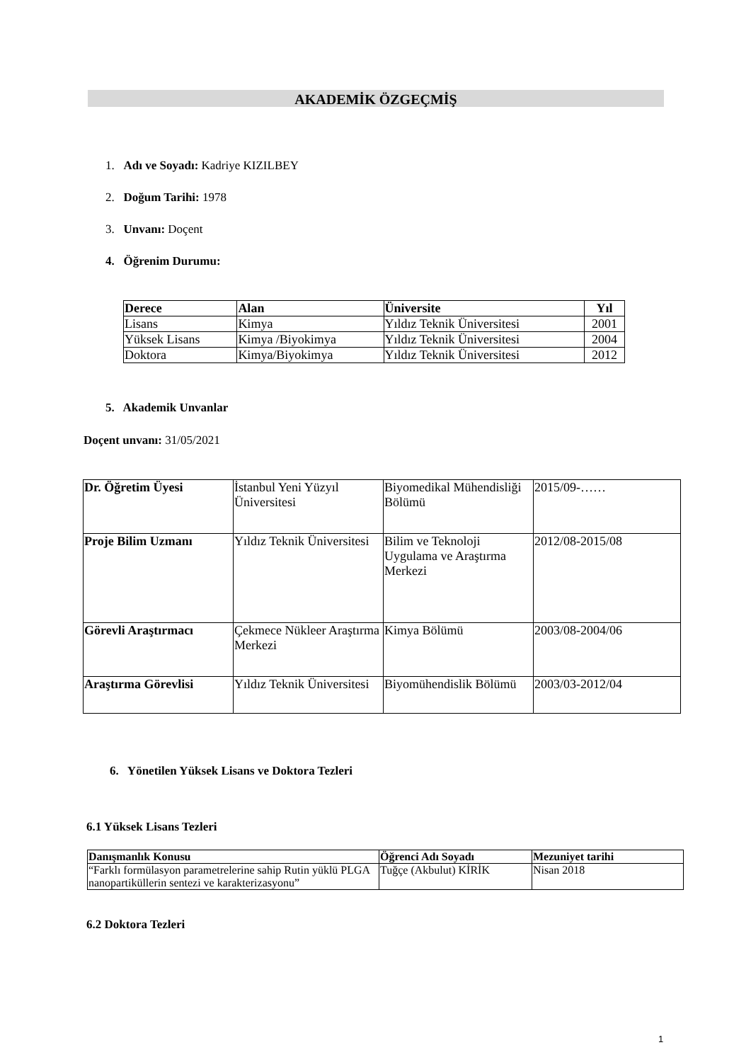AKADEMİK ÖZGEÇMİŞ
1. Adı ve Soyadı: Kadriye KIZILBEY
2. Doğum Tarihi: 1978
3. Unvanı: Doçent
4. Öğrenim Durumu:
| Derece | Alan | Üniversite | Yıl |
| --- | --- | --- | --- |
| Lisans | Kimya | Yıldız Teknik Üniversitesi | 2001 |
| Yüksek Lisans | Kimya /Biyokimya | Yıldız Teknik Üniversitesi | 2004 |
| Doktora | Kimya/Biyokimya | Yıldız Teknik Üniversitesi | 2012 |
5. Akademik Unvanlar
Doçent unvanı: 31/05/2021
| Dr. Öğretim Üyesi | İstanbul Yeni Yüzyıl Üniversitesi | Biyomedikal Mühendisliği Bölümü | 2015/09-…… |
| Proje Bilim Uzmanı | Yıldız Teknik Üniversitesi | Bilim ve Teknoloji Uygulama ve Araştırma Merkezi | 2012/08-2015/08 |
| Görevli Araştırmacı | Çekmece Nükleer Araştırma Merkezi | Kimya Bölümü | 2003/08-2004/06 |
| Araştırma Görevlisi | Yıldız Teknik Üniversitesi | Biyomühendislik Bölümü | 2003/03-2012/04 |
6. Yönetilen Yüksek Lisans ve Doktora Tezleri
6.1 Yüksek Lisans Tezleri
| Danışmanlık Konusu | Öğrenci Adı Soyadı | Mezuniyet tarihi |
| --- | --- | --- |
| “Farklı formülasyon parametrelerine sahip Rutin yüklü PLGA nanopartiküllerin sentezi ve karakterizasyonu” | Tuğçe (Akbulut) KİRİK | Nisan 2018 |
6.2 Doktora Tezleri
1